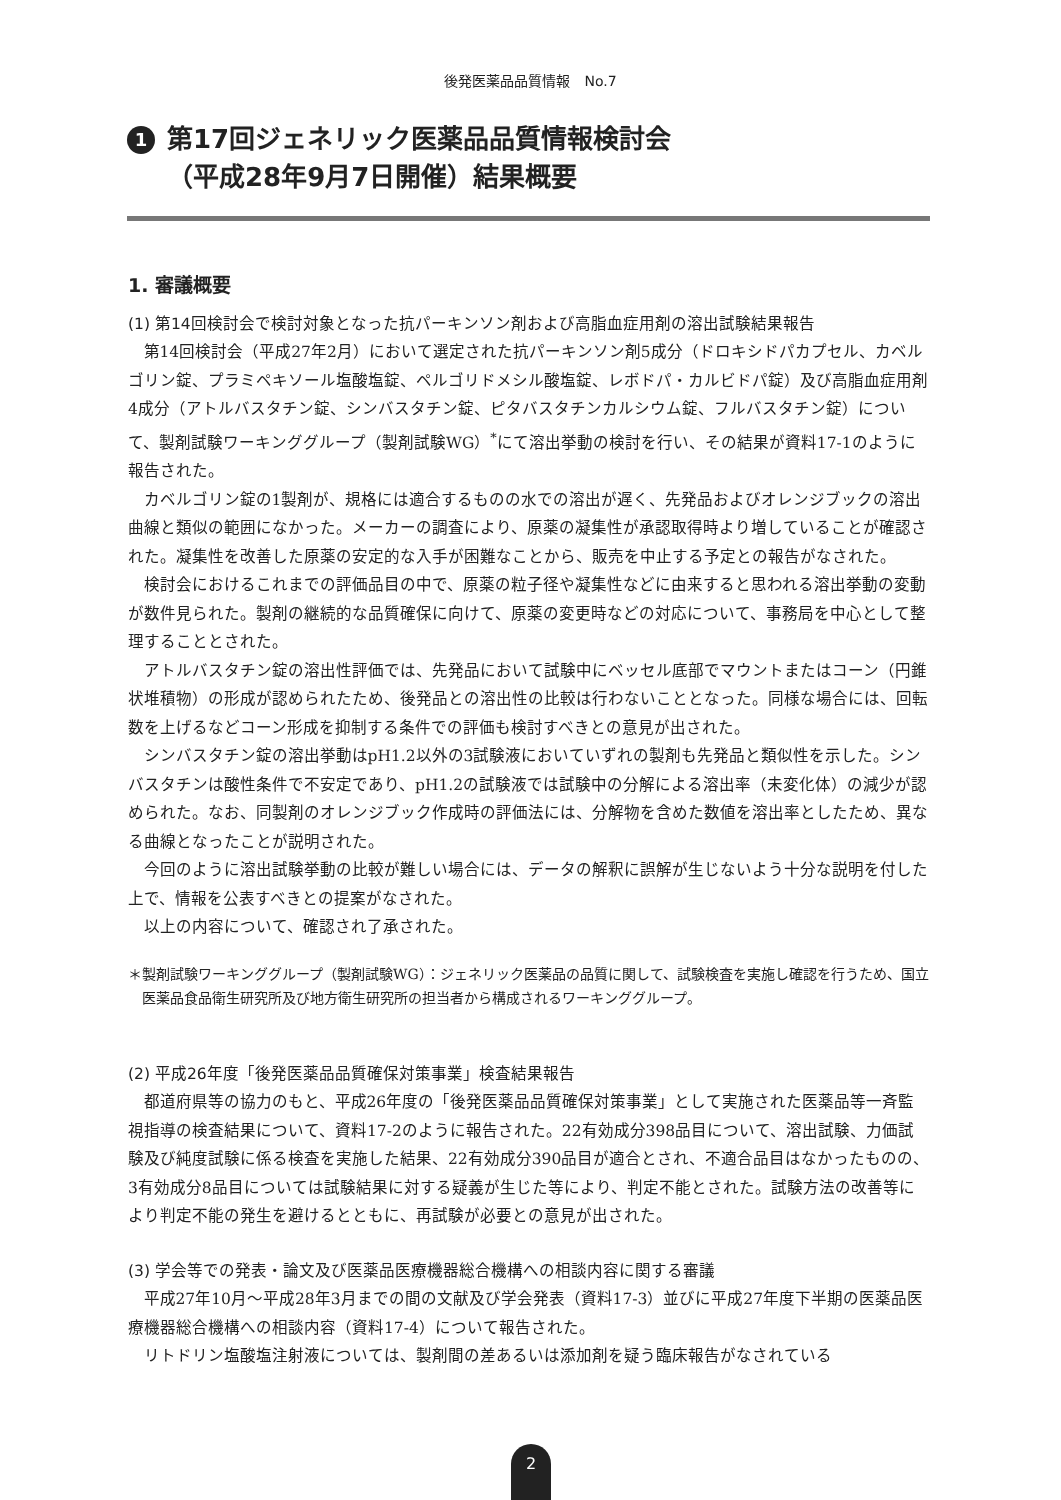後発医薬品品質情報　No.7
1
第17回ジェネリック医薬品品質情報検討会
（平成28年9月7日開催）結果概要
1. 審議概要
(1) 第14回検討会で検討対象となった抗パーキンソン剤および高脂血症用剤の溶出試験結果報告
第14回検討会（平成27年2月）において選定された抗パーキンソン剤5成分（ドロキシドパカプセル、カベルゴリン錠、プラミペキソール塩酸塩錠、ペルゴリドメシル酸塩錠、レボドパ・カルビドパ錠）及び高脂血症用剤4成分（アトルバスタチン錠、シンバスタチン錠、ピタバスタチンカルシウム錠、フルバスタチン錠）について、製剤試験ワーキンググループ（製剤試験WG）<sup>*</sup>にて溶出挙動の検討を行い、その結果が資料17-1のように報告された。
カベルゴリン錠の1製剤が、規格には適合するものの水での溶出が遅く、先発品およびオレンジブックの溶出曲線と類似の範囲になかった。メーカーの調査により、原薬の凝集性が承認取得時より増していることが確認された。凝集性を改善した原薬の安定的な入手が困難なことから、販売を中止する予定との報告がなされた。
検討会におけるこれまでの評価品目の中で、原薬の粒子径や凝集性などに由来すると思われる溶出挙動の変動が数件見られた。製剤の継続的な品質確保に向けて、原薬の変更時などの対応について、事務局を中心として整理することとされた。
アトルバスタチン錠の溶出性評価では、先発品において試験中にベッセル底部でマウントまたはコーン（円錐状堆積物）の形成が認められたため、後発品との溶出性の比較は行わないこととなった。同様な場合には、回転数を上げるなどコーン形成を抑制する条件での評価も検討すべきとの意見が出された。
シンバスタチン錠の溶出挙動はpH1.2以外の3試験液においていずれの製剤も先発品と類似性を示した。シンバスタチンは酸性条件で不安定であり、pH1.2の試験液では試験中の分解による溶出率（未変化体）の減少が認められた。なお、同製剤のオレンジブック作成時の評価法には、分解物を含めた数値を溶出率としたため、異なる曲線となったことが説明された。
今回のように溶出試験挙動の比較が難しい場合には、データの解釈に誤解が生じないよう十分な説明を付した上で、情報を公表すべきとの提案がなされた。
以上の内容について、確認され了承された。
＊製剤試験ワーキンググループ（製剤試験WG）：ジェネリック医薬品の品質に関して、試験検査を実施し確認を行うため、国立医薬品食品衛生研究所及び地方衛生研究所の担当者から構成されるワーキンググループ。
(2) 平成26年度「後発医薬品品質確保対策事業」検査結果報告
都道府県等の協力のもと、平成26年度の「後発医薬品品質確保対策事業」として実施された医薬品等一斉監視指導の検査結果について、資料17-2のように報告された。22有効成分398品目について、溶出試験、力価試験及び純度試験に係る検査を実施した結果、22有効成分390品目が適合とされ、不適合品目はなかったものの、3有効成分8品目については試験結果に対する疑義が生じた等により、判定不能とされた。試験方法の改善等により判定不能の発生を避けるとともに、再試験が必要との意見が出された。
(3) 学会等での発表・論文及び医薬品医療機器総合機構への相談内容に関する審議
平成27年10月～平成28年3月までの間の文献及び学会発表（資料17-3）並びに平成27年度下半期の医薬品医療機器総合機構への相談内容（資料17-4）について報告された。
リトドリン塩酸塩注射液については、製剤間の差あるいは添加剤を疑う臨床報告がなされている
2